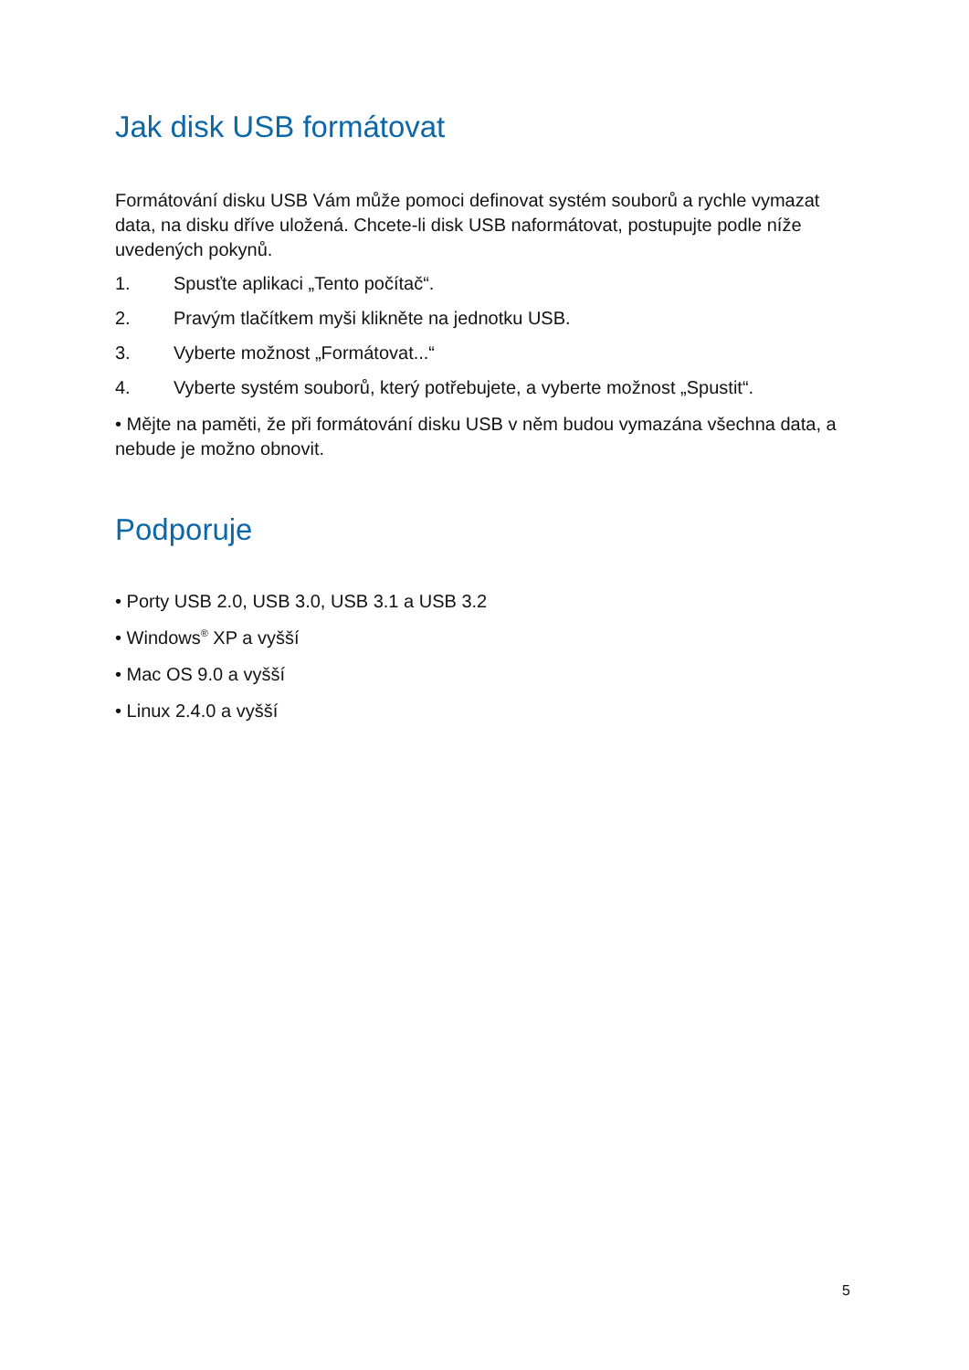Jak disk USB formátovat
Formátování disku USB Vám může pomoci definovat systém souborů a rychle vymazat data, na disku dříve uložená. Chcete-li disk USB naformátovat, postupujte podle níže uvedených pokynů.
1. Spusťte aplikaci „Tento počítač“.
2. Pravým tlačítkem myši klikněte na jednotku USB.
3. Vyberte možnost „Formátovat...“
4. Vyberte systém souborů, který potřebujete, a vyberte možnost „Spustit“.
• Mějte na paměti, že při formátování disku USB v něm budou vymazána všechna data, a nebude je možno obnovit.
Podporuje
• Porty USB 2.0, USB 3.0, USB 3.1 a USB 3.2
• Windows<sup>®</sup> XP a vyšší
• Mac OS 9.0 a vyšší
• Linux 2.4.0 a vyšší
5